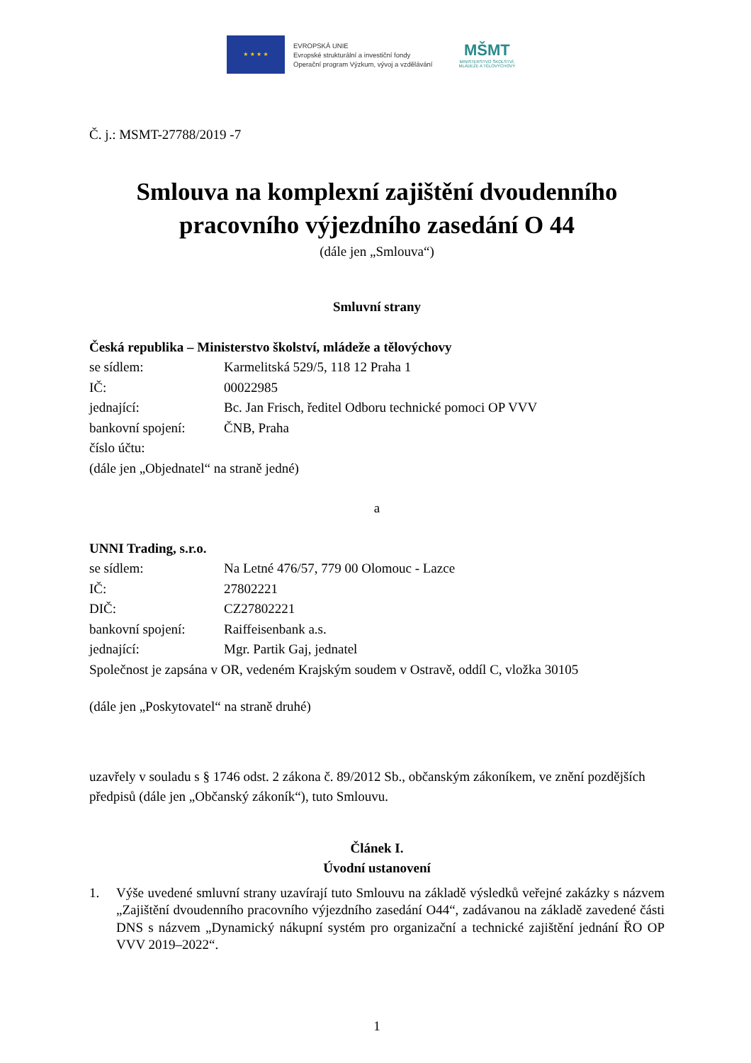★ ★ ★ ★
EVROPSKÁ UNIE
Evropské strukturální a investiční fondy
Operační program Výzkum, vývoj a vzdělávání
MŠMT
MINISTERSTVO ŠKOLSTVÍ,
MLÁDEŽE A TĚLOVÝCHOVY
Č. j.: MSMT-27788/2019 -7
Smlouva na komplexní zajištění dvoudenního
pracovního výjezdního zasedání O 44
(dále jen „Smlouva“)
Smluvní strany
Česká republika – Ministerstvo školství, mládeže a tělovýchovy
se sídlem: Karmelitská 529/5, 118 12 Praha 1
IČ: 00022985
jednající: Bc. Jan Frisch, ředitel Odboru technické pomoci OP VVV
bankovní spojení: ČNB, Praha
číslo účtu:
(dále jen „Objednatel“ na straně jedné)
a
UNNI Trading, s.r.o.
se sídlem: Na Letné 476/57, 779 00 Olomouc - Lazce
IČ: 27802221
DIČ: CZ27802221
bankovní spojení: Raiffeisenbank a.s.
jednající: Mgr. Partik Gaj, jednatel
Společnost je zapsána v OR, vedeném Krajským soudem v Ostravě, oddíl C, vložka 30105
(dále jen „Poskytovatel“ na straně druhé)
uzavřely v souladu s § 1746 odst. 2 zákona č. 89/2012 Sb., občanským zákoníkem, ve znění pozdějších předpisů (dále jen „Občanský zákoník“), tuto Smlouvu.
Článek I.
Úvodní ustanovení
1. Výše uvedené smluvní strany uzavírají tuto Smlouvu na základě výsledků veřejné zakázky s názvem „Zajištění dvoudenního pracovního výjezdního zasedání O44“, zadávanou na základě zavedené části DNS s názvem „Dynamický nákupní systém pro organizační a technické zajištění jednání ŘO OP VVV 2019–2022“.
1